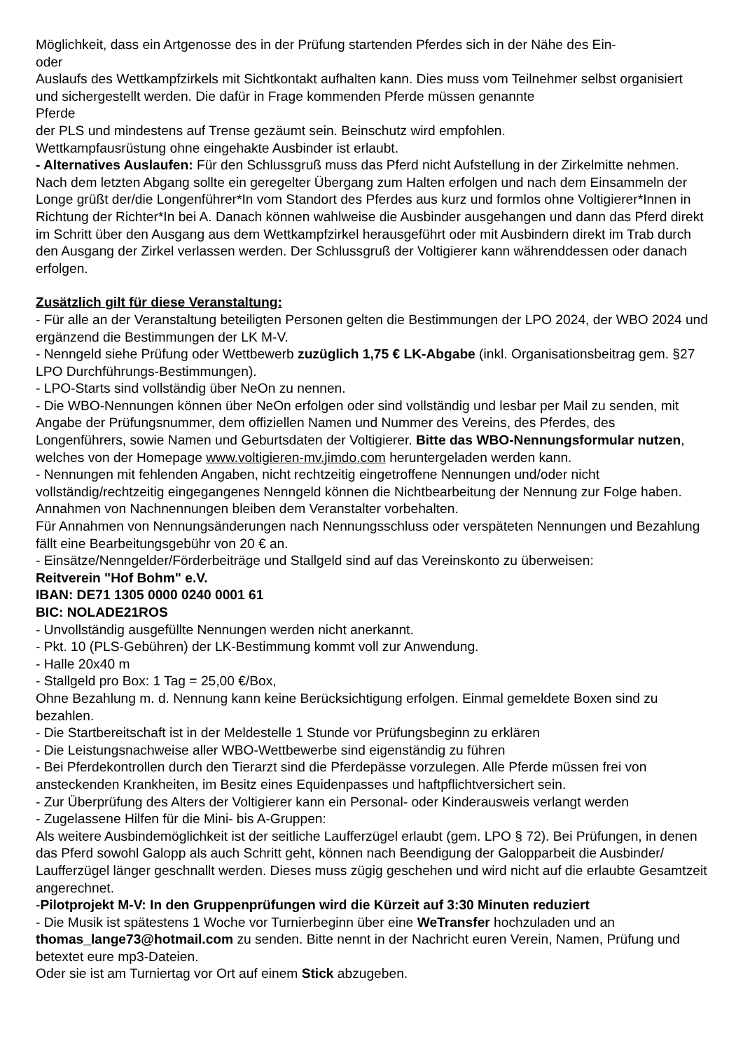Möglichkeit, dass ein Artgenosse des in der Prüfung startenden Pferdes sich in der Nähe des Ein-
oder
Auslaufs des Wettkampfzirkels mit Sichtkontakt aufhalten kann. Dies muss vom Teilnehmer selbst organisiert und sichergestellt werden. Die dafür in Frage kommenden Pferde müssen genannte
Pferde
der PLS und mindestens auf Trense gezäumt sein. Beinschutz wird empfohlen.
Wettkampfausrüstung ohne eingehakte Ausbinder ist erlaubt.
- Alternatives Auslaufen: Für den Schlussgruß muss das Pferd nicht Aufstellung in der Zirkelmitte nehmen. Nach dem letzten Abgang sollte ein geregelter Übergang zum Halten erfolgen und nach dem Einsammeln der Longe grüßt der/die Longenführer*In vom Standort des Pferdes aus kurz und formlos ohne Voltigierer*Innen in Richtung der Richter*In bei A. Danach können wahlweise die Ausbinder ausgehangen und dann das Pferd direkt im Schritt über den Ausgang aus dem Wettkampfzirkel herausgeführt oder mit Ausbindern direkt im Trab durch den Ausgang der Zirkel verlassen werden. Der Schlussgruß der Voltigierer kann währenddessen oder danach erfolgen.
Zusätzlich gilt für diese Veranstaltung:
- Für alle an der Veranstaltung beteiligten Personen gelten die Bestimmungen der LPO 2024, der WBO 2024 und ergänzend die Bestimmungen der LK M-V.
- Nenngeld siehe Prüfung oder Wettbewerb zuzüglich 1,75 € LK-Abgabe (inkl. Organisationsbeitrag gem. §27 LPO Durchführungs-Bestimmungen).
- LPO-Starts sind vollständig über NeOn zu nennen.
- Die WBO-Nennungen können über NeOn erfolgen oder sind vollständig und lesbar per Mail zu senden, mit Angabe der Prüfungsnummer, dem offiziellen Namen und Nummer des Vereins, des Pferdes, des Longenführers, sowie Namen und Geburtsdaten der Voltigierer. Bitte das WBO-Nennungsformular nutzen, welches von der Homepage www.voltigieren-mv.jimdo.com heruntergeladen werden kann.
- Nennungen mit fehlenden Angaben, nicht rechtzeitig eingetroffene Nennungen und/oder nicht vollständig/rechtzeitig eingegangenes Nenngeld können die Nichtbearbeitung der Nennung zur Folge haben. Annahmen von Nachnennungen bleiben dem Veranstalter vorbehalten.
Für Annahmen von Nennungsänderungen nach Nennungsschluss oder verspäteten Nennungen und Bezahlung fällt eine Bearbeitungsgebühr von 20 € an.
- Einsätze/Nenngelder/Förderbeiträge und Stallgeld sind auf das Vereinskonto zu überweisen:
Reitverein "Hof Bohm" e.V.
IBAN: DE71 1305 0000 0240 0001 61
BIC: NOLADE21ROS
- Unvollständig ausgefüllte Nennungen werden nicht anerkannt.
- Pkt. 10 (PLS-Gebühren) der LK-Bestimmung kommt voll zur Anwendung.
- Halle 20x40 m
- Stallgeld pro Box: 1 Tag = 25,00 €/Box,
Ohne Bezahlung m. d. Nennung kann keine Berücksichtigung erfolgen. Einmal gemeldete Boxen sind zu bezahlen.
- Die Startbereitschaft ist in der Meldestelle 1 Stunde vor Prüfungsbeginn zu erklären
- Die Leistungsnachweise aller WBO-Wettbewerbe sind eigenständig zu führen
- Bei Pferdekontrollen durch den Tierarzt sind die Pferdepässe vorzulegen. Alle Pferde müssen frei von ansteckenden Krankheiten, im Besitz eines Equidenpasses und haftpflichtversichert sein.
- Zur Überprüfung des Alters der Voltigierer kann ein Personal- oder Kinderausweis verlangt werden
- Zugelassene Hilfen für die Mini- bis A-Gruppen:
Als weitere Ausbindemöglichkeit ist der seitliche Laufferzügel erlaubt (gem. LPO § 72). Bei Prüfungen, in denen das Pferd sowohl Galopp als auch Schritt geht, können nach Beendigung der Galopparbeit die Ausbinder/ Laufferzügel länger geschnallt werden. Dieses muss zügig geschehen und wird nicht auf die erlaubte Gesamtzeit angerechnet.
-Pilotprojekt M-V: In den Gruppenprüfungen wird die Kürzeit auf 3:30 Minuten reduziert
- Die Musik ist spätestens 1 Woche vor Turnierbeginn über eine WeTransfer hochzuladen und an thomas_lange73@hotmail.com zu senden. Bitte nennt in der Nachricht euren Verein, Namen, Prüfung und betextet eure mp3-Dateien.
Oder sie ist am Turniertag vor Ort auf einem Stick abzugeben.